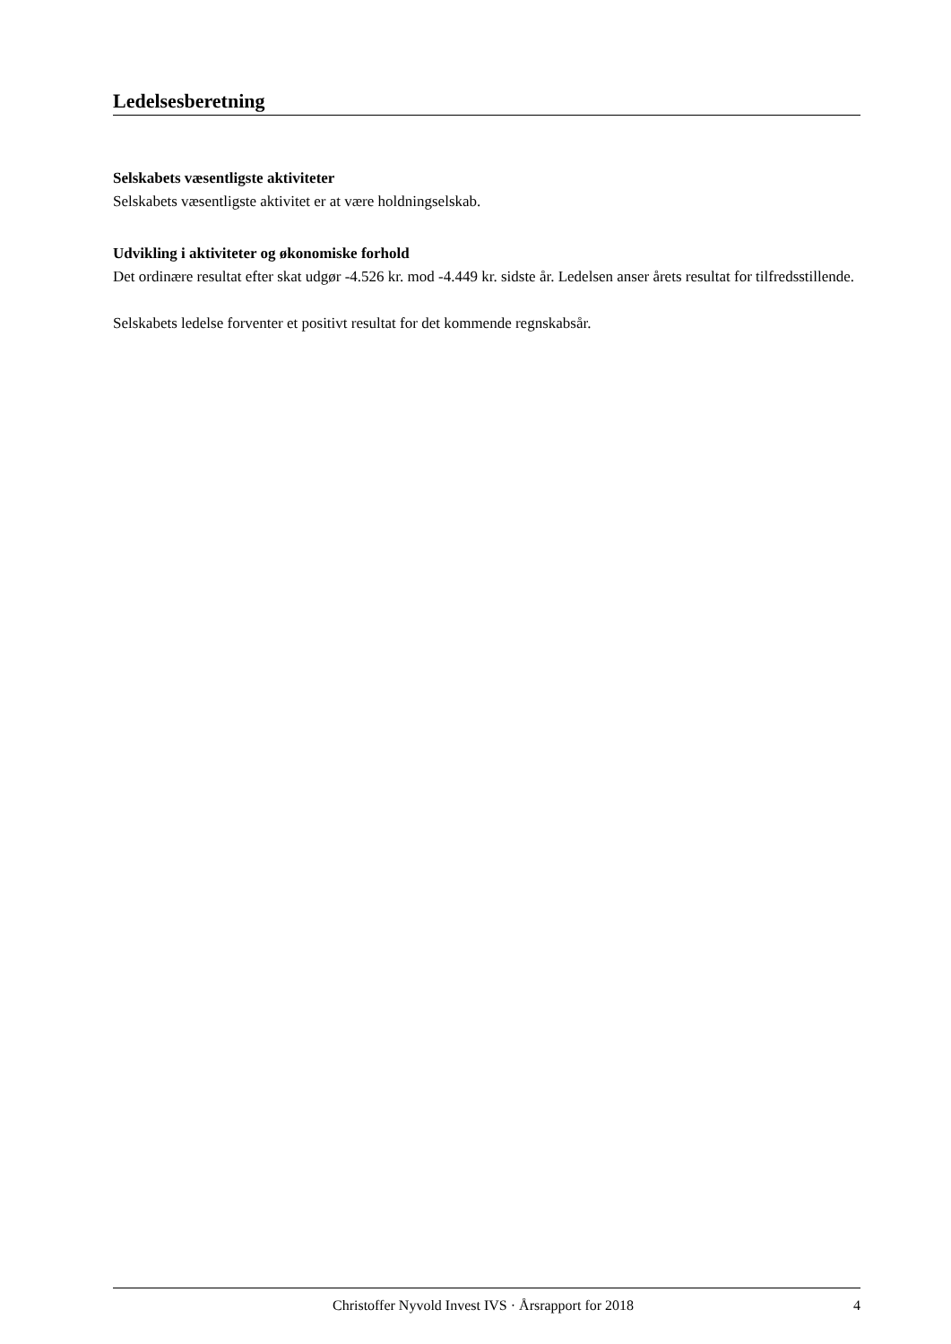Ledelsesberetning
Selskabets væsentligste aktiviteter
Selskabets væsentligste aktivitet er at være holdningselskab.
Udvikling i aktiviteter og økonomiske forhold
Det ordinære resultat efter skat udgør -4.526 kr. mod -4.449 kr. sidste år. Ledelsen anser årets resultat for tilfredsstillende.
Selskabets ledelse forventer et positivt resultat for det kommende regnskabsår.
Christoffer Nyvold Invest IVS · Årsrapport for 2018 4